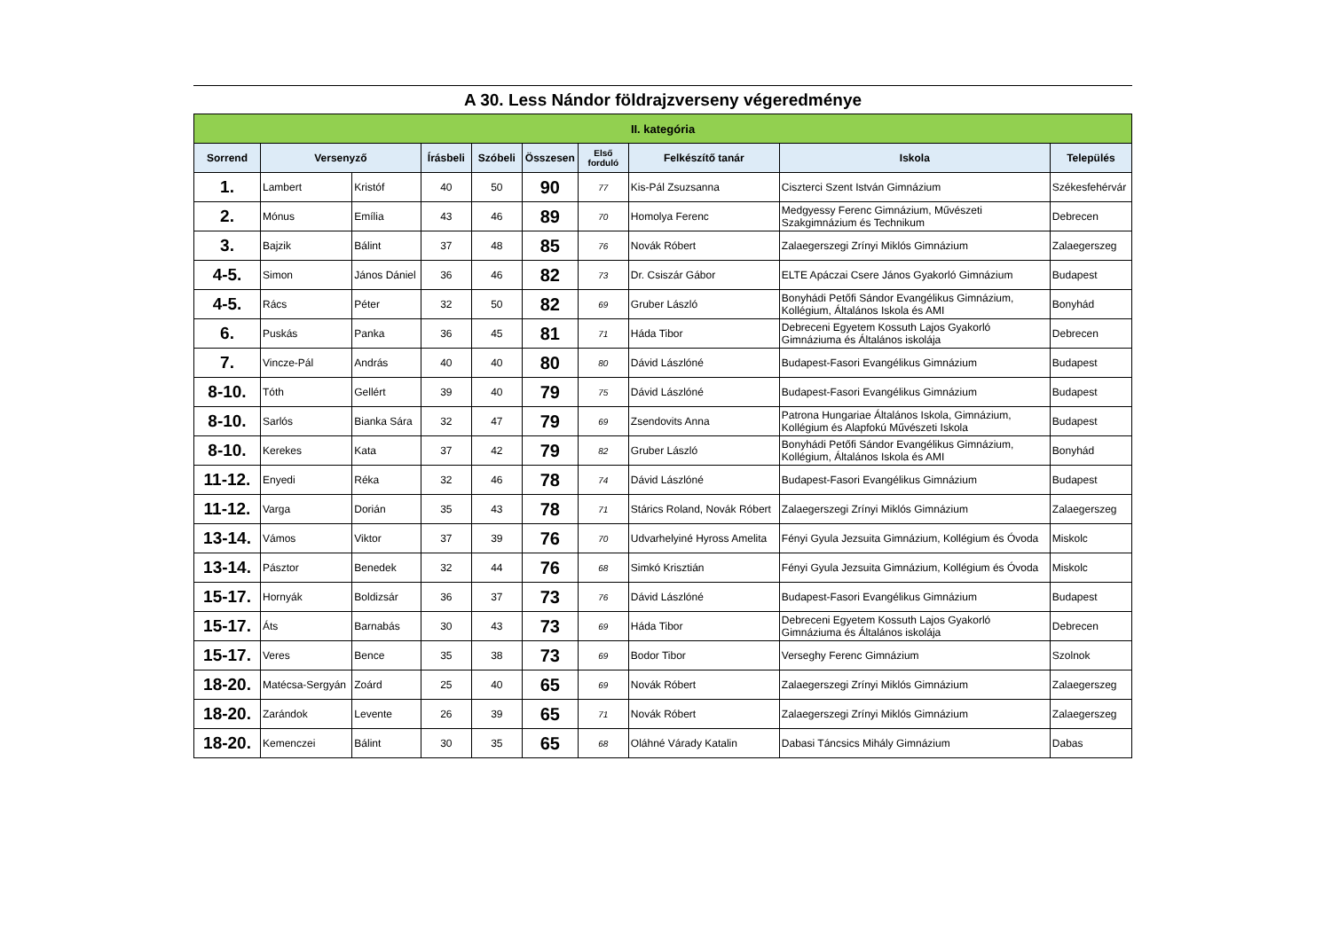A 30. Less Nándor földrajzverseny végeredménye
| II. kategória | | | | | | | | | |
| Sorrend | Versenyző | | Írásbeli | Szóbeli | Összesen | Első forduló | Felkészítő tanár | Iskola | Település |
| 1. | Lambert | Kristóf | 40 | 50 | 90 | 77 | Kis-Pál Zsuzsanna | Ciszterci Szent István Gimnázium | Székesfehérvár |
| 2. | Mónus | Emília | 43 | 46 | 89 | 70 | Homolya Ferenc | Medgyessy Ferenc Gimnázium, Művészeti Szakgimnázium és Technikum | Debrecen |
| 3. | Bajzik | Bálint | 37 | 48 | 85 | 76 | Novák Róbert | Zalaegerszegi Zrínyi Miklós Gimnázium | Zalaegerszeg |
| 4-5. | Simon | János Dániel | 36 | 46 | 82 | 73 | Dr. Csiszár Gábor | ELTE Apáczai Csere János Gyakorló Gimnázium | Budapest |
| 4-5. | Rács | Péter | 32 | 50 | 82 | 69 | Gruber László | Bonyhádi Petőfi Sándor Evangélikus Gimnázium, Kollégium, Általános Iskola és AMI | Bonyhád |
| 6. | Puskás | Panka | 36 | 45 | 81 | 71 | Háda Tibor | Debreceni Egyetem Kossuth Lajos Gyakorló Gimnáziuma és Általános iskolája | Debrecen |
| 7. | Vincze-Pál | András | 40 | 40 | 80 | 80 | Dávid Lászlóné | Budapest-Fasori Evangélikus Gimnázium | Budapest |
| 8-10. | Tóth | Gellért | 39 | 40 | 79 | 75 | Dávid Lászlóné | Budapest-Fasori Evangélikus Gimnázium | Budapest |
| 8-10. | Sarlós | Bianka Sára | 32 | 47 | 79 | 69 | Zsendovits Anna | Patrona Hungariae Általános Iskola, Gimnázium, Kollégium és Alapfokú Művészeti Iskola | Budapest |
| 8-10. | Kerekes | Kata | 37 | 42 | 79 | 82 | Gruber László | Bonyhádi Petőfi Sándor Evangélikus Gimnázium, Kollégium, Általános Iskola és AMI | Bonyhád |
| 11-12. | Enyedi | Réka | 32 | 46 | 78 | 74 | Dávid Lászlóné | Budapest-Fasori Evangélikus Gimnázium | Budapest |
| 11-12. | Varga | Dorián | 35 | 43 | 78 | 71 | Stárics Roland, Novák Róbert | Zalaegerszegi Zrínyi Miklós Gimnázium | Zalaegerszeg |
| 13-14. | Vámos | Viktor | 37 | 39 | 76 | 70 | Udvarhelyiné Hyross Amelita | Fényi Gyula Jezsuita Gimnázium, Kollégium és Óvoda | Miskolc |
| 13-14. | Pásztor | Benedek | 32 | 44 | 76 | 68 | Simkó Krisztián | Fényi Gyula Jezsuita Gimnázium, Kollégium és Óvoda | Miskolc |
| 15-17. | Hornyák | Boldizsár | 36 | 37 | 73 | 76 | Dávid Lászlóné | Budapest-Fasori Evangélikus Gimnázium | Budapest |
| 15-17. | Áts | Barnabás | 30 | 43 | 73 | 69 | Háda Tibor | Debreceni Egyetem Kossuth Lajos Gyakorló Gimnáziuma és Általános iskolája | Debrecen |
| 15-17. | Veres | Bence | 35 | 38 | 73 | 69 | Bodor Tibor | Verseghy Ferenc Gimnázium | Szolnok |
| 18-20. | Matécsa-Sergyán | Zoárd | 25 | 40 | 65 | 69 | Novák Róbert | Zalaegerszegi Zrínyi Miklós Gimnázium | Zalaegerszeg |
| 18-20. | Zarándok | Levente | 26 | 39 | 65 | 71 | Novák Róbert | Zalaegerszegi Zrínyi Miklós Gimnázium | Zalaegerszeg |
| 18-20. | Kemenczei | Bálint | 30 | 35 | 65 | 68 | Oláhné Várady Katalin | Dabasi Táncsics Mihály Gimnázium | Dabas |